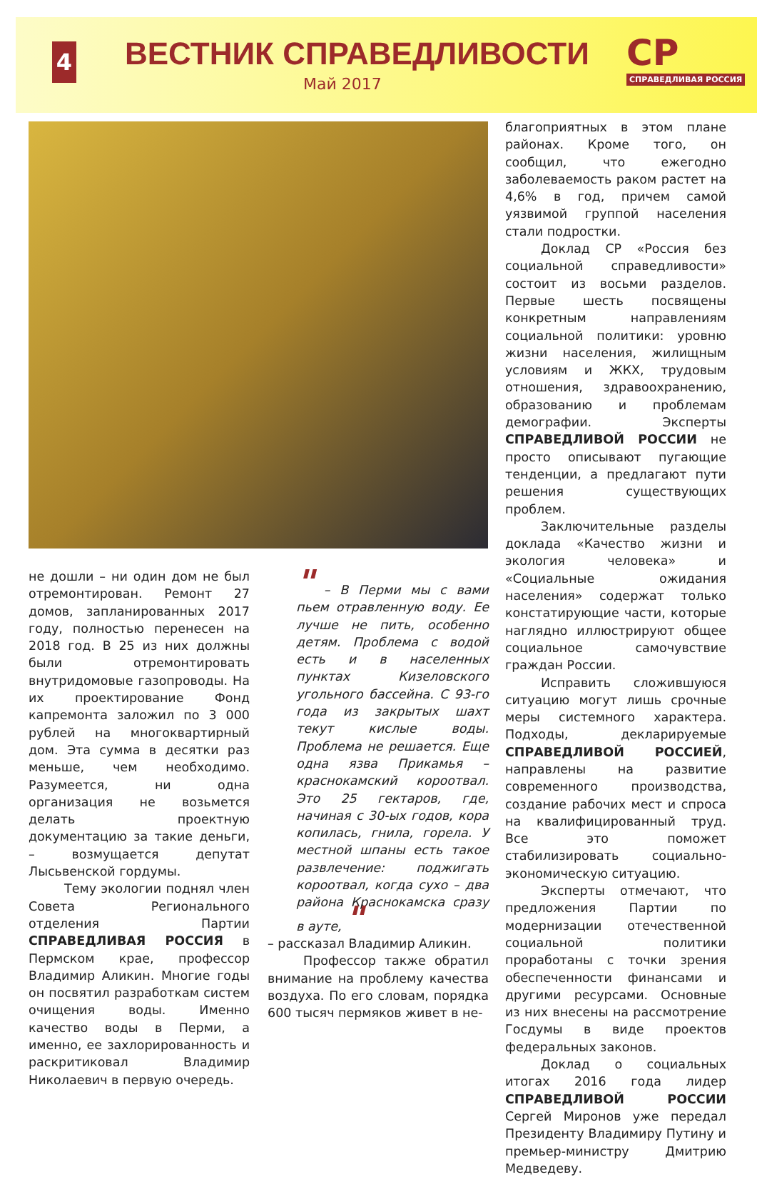4 ВЕСТНИК СПРАВЕДЛИВОСТИ
Май 2017
СР
СПРАВЕДЛИВАЯ РОССИЯ
не дошли – ни один дом не был отремонтирован. Ремонт 27 домов, запланированных 2017 году, полностью перенесен на 2018 год. В 25 из них должны были отремонтировать внутридомовые газопроводы. На их проектирование Фонд капремонта заложил по 3 000 рублей на многоквартирный дом. Эта сумма в десятки раз меньше, чем необходимо. Разумеется, ни одна организация не возьмется делать проектную документацию за такие деньги, – возмущается депутат Лысьвенской гордумы.
Тему экологии поднял член Совета Регионального отделения Партии СПРАВЕДЛИВАЯ РОССИЯ в Пермском крае, профессор Владимир Аликин. Многие годы он посвятил разработкам систем очищения воды. Именно качество воды в Перми, а именно, ее захлорированность и раскритиковал Владимир Николаевич в первую очередь.
" – В Перми мы с вами пьем отравленную воду. Ее лучше не пить, особенно детям. Проблема с водой есть и в населенных пунктах Кизеловского угольного бассейна. С 93-го года из закрытых шахт текут кислые воды. Проблема не решается. Еще одна язва Прикамья – краснокамский короотвал. Это 25 гектаров, где, начиная с 30-ых годов, кора копилась, гнила, горела. У местной шпаны есть такое развлечение: поджигать короотвал, когда сухо – два района Краснокамска сразу в ауте, "
– рассказал Владимир Аликин.
Профессор также обратил внимание на проблему качества воздуха. По его словам, порядка 600 тысяч пермяков живет в не-
благоприятных в этом плане районах. Кроме того, он сообщил, что ежегодно заболеваемость раком растет на 4,6% в год, причем самой уязвимой группой населения стали подростки.
Доклад СР «Россия без социальной справедливости» состоит из восьми разделов. Первые шесть посвящены конкретным направлениям социальной политики: уровню жизни населения, жилищным условиям и ЖКХ, трудовым отношения, здравоохранению, образованию и проблемам демографии. Эксперты СПРАВЕДЛИВОЙ РОССИИ не просто описывают пугающие тенденции, а предлагают пути решения существующих проблем.
Заключительные разделы доклада «Качество жизни и экология человека» и «Социальные ожидания населения» содержат только констатирующие части, которые наглядно иллюстрируют общее социальное самочувствие граждан России.
Исправить сложившуюся ситуацию могут лишь срочные меры системного характера. Подходы, декларируемые СПРАВЕДЛИВОЙ РОССИЕЙ, направлены на развитие современного производства, создание рабочих мест и спроса на квалифицированный труд. Все это поможет стабилизировать социально-экономическую ситуацию.
Эксперты отмечают, что предложения Партии по модернизации отечественной социальной политики проработаны с точки зрения обеспеченности финансами и другими ресурсами. Основные из них внесены на рассмотрение Госдумы в виде проектов федеральных законов.
Доклад о социальных итогах 2016 года лидер СПРАВЕДЛИВОЙ РОССИИ Сергей Миронов уже передал Президенту Владимиру Путину и премьер-министру Дмитрию Медведеву.